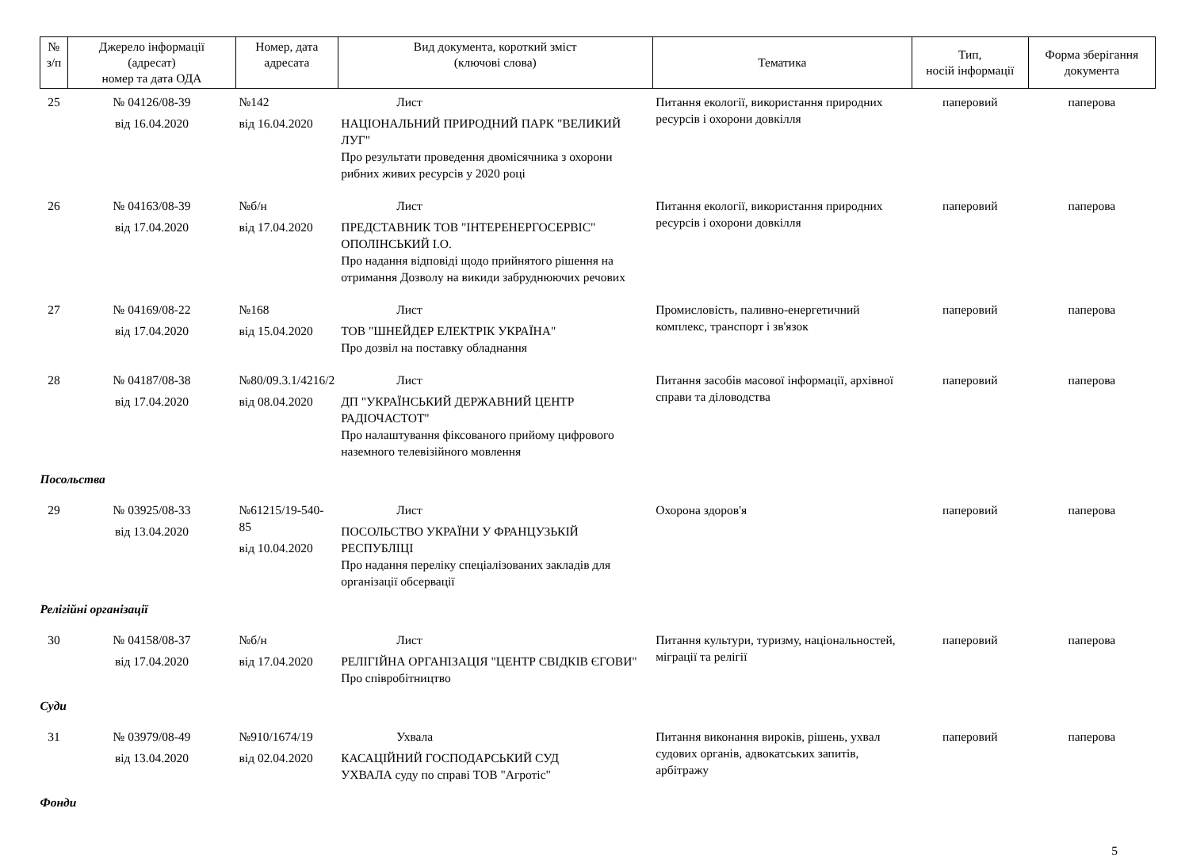| № з/п | Джерело інформації (адресат) номер та дата ОДА | Номер, дата адресата | Вид документа, короткий зміст (ключові слова) | Тематика | Тип, носій інформації | Форма зберігання документа |
| --- | --- | --- | --- | --- | --- | --- |
| 25 | № 04126/08-39 від 16.04.2020 | №142 від 16.04.2020 | Лист НАЦІОНАЛЬНИЙ ПРИРОДНИЙ ПАРК "ВЕЛИКИЙ ЛУГ" Про результати проведення двомісячника з охорони рибних живих ресурсів у 2020 році | Питання екології, використання природних ресурсів і охорони довкілля | паперовий | паперова |
| 26 | № 04163/08-39 від 17.04.2020 | №б/н від 17.04.2020 | Лист ПРЕДСТАВНИК ТОВ "ІНТЕРЕНЕРГОСЕРВІС" ОПОЛІНСЬКИЙ І.О. Про надання відповіді щодо прийнятого рішення на отримання Дозволу на викиди забруднюючих речових | Питання екології, використання природних ресурсів і охорони довкілля | паперовий | паперова |
| 27 | № 04169/08-22 від 17.04.2020 | №168 від 15.04.2020 | Лист ТОВ "ШНЕЙДЕР ЕЛЕКТРІК УКРАЇНА" Про дозвіл на поставку обладнання | Промисловість, паливно-енергетичний комплекс, транспорт і зв'язок | паперовий | паперова |
| 28 | № 04187/08-38 від 17.04.2020 | №80/09.3.1/4216/2 від 08.04.2020 | Лист ДП "УКРАЇНСЬКИЙ ДЕРЖАВНИЙ ЦЕНТР РАДІОЧАСТОТ" Про налаштування фіксованого прийому цифрового наземного телевізійного мовлення | Питання засобів масової інформації, архівної справи та діловодства | паперовий | паперова |
| Посольства | | | | | | |
| 29 | № 03925/08-33 від 13.04.2020 | №61215/19-540-85 від 10.04.2020 | Лист ПОСОЛЬСТВО УКРАЇНИ У ФРАНЦУЗЬКІЙ РЕСПУБЛІЦІ Про надання переліку спеціалізованих закладів для організації обсервації | Охорона здоров'я | паперовий | паперова |
| Релігійні організації | | | | | | |
| 30 | № 04158/08-37 від 17.04.2020 | №б/н від 17.04.2020 | Лист РЕЛІГІЙНА ОРГАНІЗАЦІЯ "ЦЕНТР СВІДКІВ ЄГОВИ" Про співробітництво | Питання культури, туризму, національностей, міграції та релігії | паперовий | паперова |
| Суди | | | | | | |
| 31 | № 03979/08-49 від 13.04.2020 | №910/1674/19 від 02.04.2020 | Ухвала КАСАЦІЙНИЙ ГОСПОДАРСЬКИЙ СУД УХВАЛА суду по справі ТОВ "Агротіс" | Питання виконання вироків, рішень, ухвал судових органів, адвокатських запитів, арбітражу | паперовий | паперова |
| Фонди | | | | | | |
5